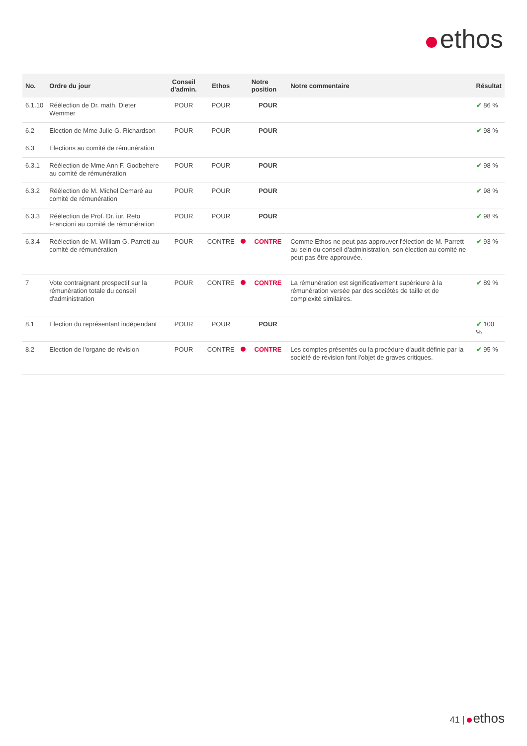ethos
| No. | Ordre du jour | Conseil d'admin. | Ethos | | Notre position | Notre commentaire | Résultat |
| --- | --- | --- | --- | --- | --- | --- | --- |
| 6.1.10 | Réélection de Dr. math. Dieter Wemmer | POUR | POUR | | POUR | | ✔ 86 % |
| 6.2 | Election de Mme Julie G. Richardson | POUR | POUR | | POUR | | ✔ 98 % |
| 6.3 | Elections au comité de rémunération | | | | | | |
| 6.3.1 | Réélection de Mme Ann F. Godbehere au comité de rémunération | POUR | POUR | | POUR | | ✔ 98 % |
| 6.3.2 | Réélection de M. Michel Demaré au comité de rémunération | POUR | POUR | | POUR | | ✔ 98 % |
| 6.3.3 | Réélection de Prof. Dr. iur. Reto Francioni au comité de rémunération | POUR | POUR | | POUR | | ✔ 98 % |
| 6.3.4 | Réélection de M. William G. Parrett au comité de rémunération | POUR | CONTRE | | CONTRE | Comme Ethos ne peut pas approuver l'élection de M. Parrett au sein du conseil d'administration, son élection au comité ne peut pas être approuvée. | ✔ 93 % |
| 7 | Vote contraignant prospectif sur la rémunération totale du conseil d'administration | POUR | CONTRE | | CONTRE | La rémunération est significativement supérieure à la rémunération versée par des sociétés de taille et de complexité similaires. | ✔ 89 % |
| 8.1 | Election du représentant indépendant | POUR | POUR | | POUR | | ✔ 100 % |
| 8.2 | Election de l'organe de révision | POUR | CONTRE | | CONTRE | Les comptes présentés ou la procédure d'audit définie par la société de révision font l'objet de graves critiques. | ✔ 95 % |
41 | ethos